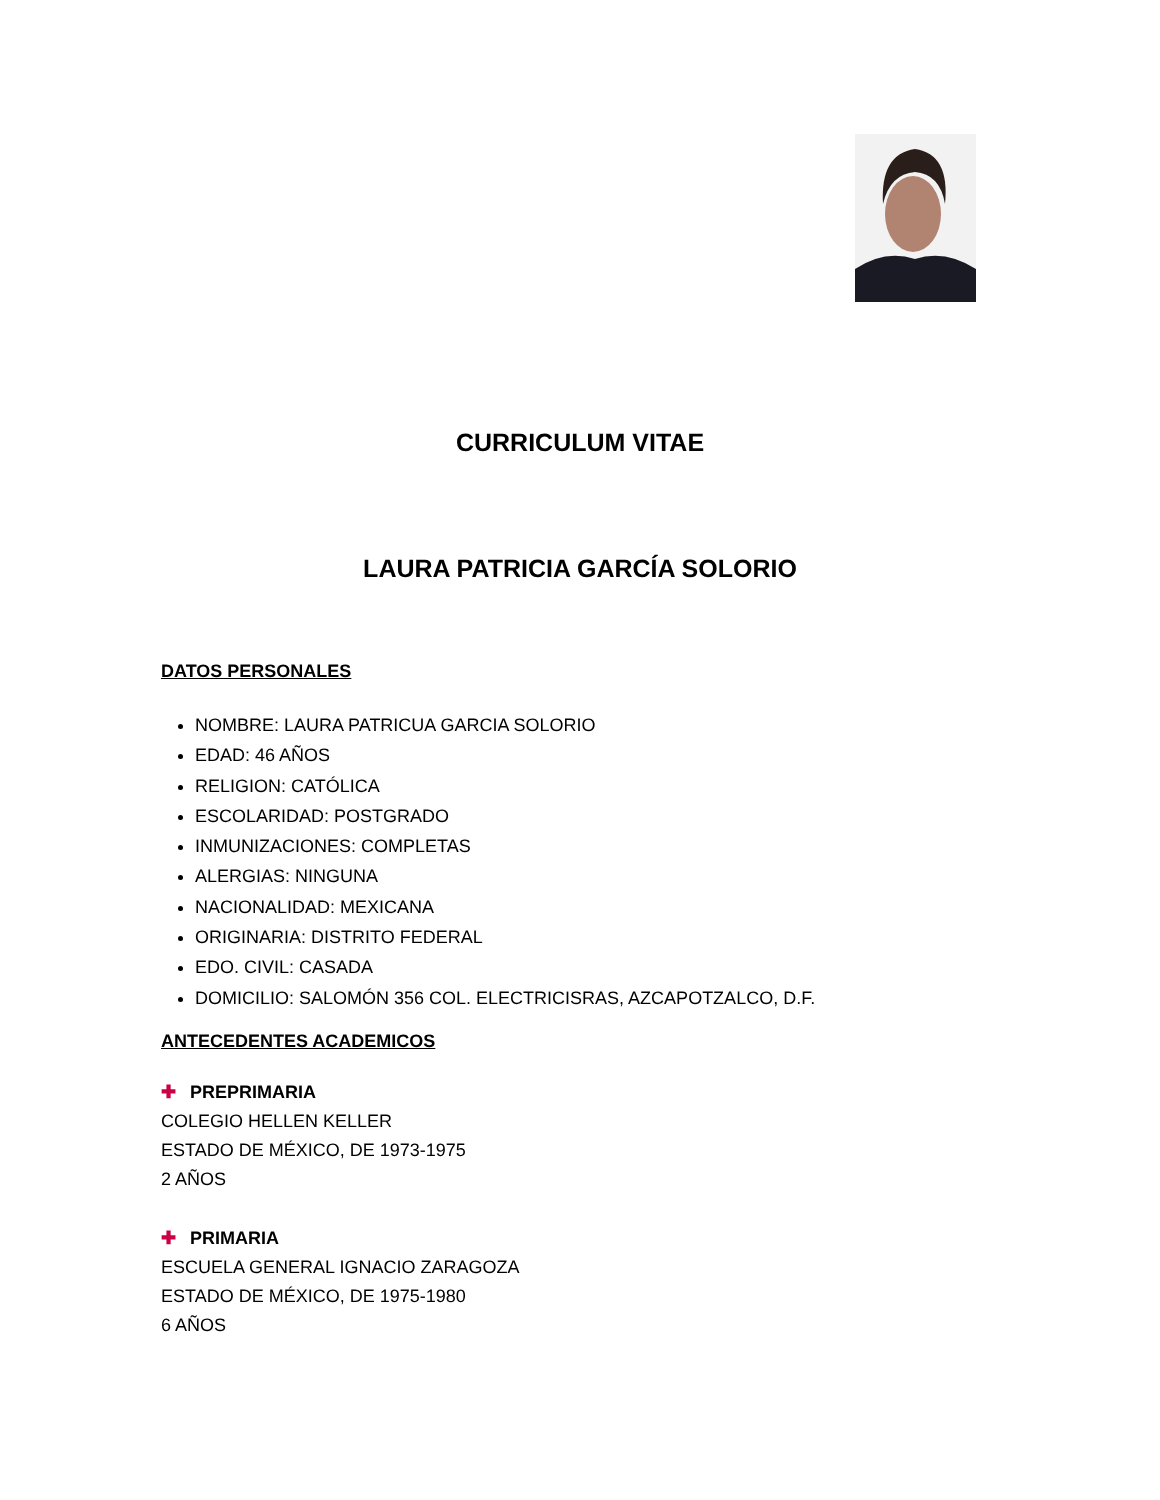CURRICULUM VITAE
LAURA PATRICIA GARCÍA SOLORIO
DATOS PERSONALES
NOMBRE: LAURA PATRICUA GARCIA SOLORIO
EDAD: 46 AÑOS
RELIGION: CATÓLICA
ESCOLARIDAD: POSTGRADO
INMUNIZACIONES: COMPLETAS
ALERGIAS: NINGUNA
NACIONALIDAD: MEXICANA
ORIGINARIA: DISTRITO FEDERAL
EDO. CIVIL: CASADA
DOMICILIO: SALOMÓN 356 COL. ELECTRICISRAS, AZCAPOTZALCO, D.F.
ANTECEDENTES ACADEMICOS
✚ PREPRIMARIA
COLEGIO HELLEN KELLER
ESTADO DE MÉXICO, DE 1973-1975
2 AÑOS
✚ PRIMARIA
ESCUELA GENERAL IGNACIO ZARAGOZA
ESTADO DE MÉXICO, DE 1975-1980
6 AÑOS